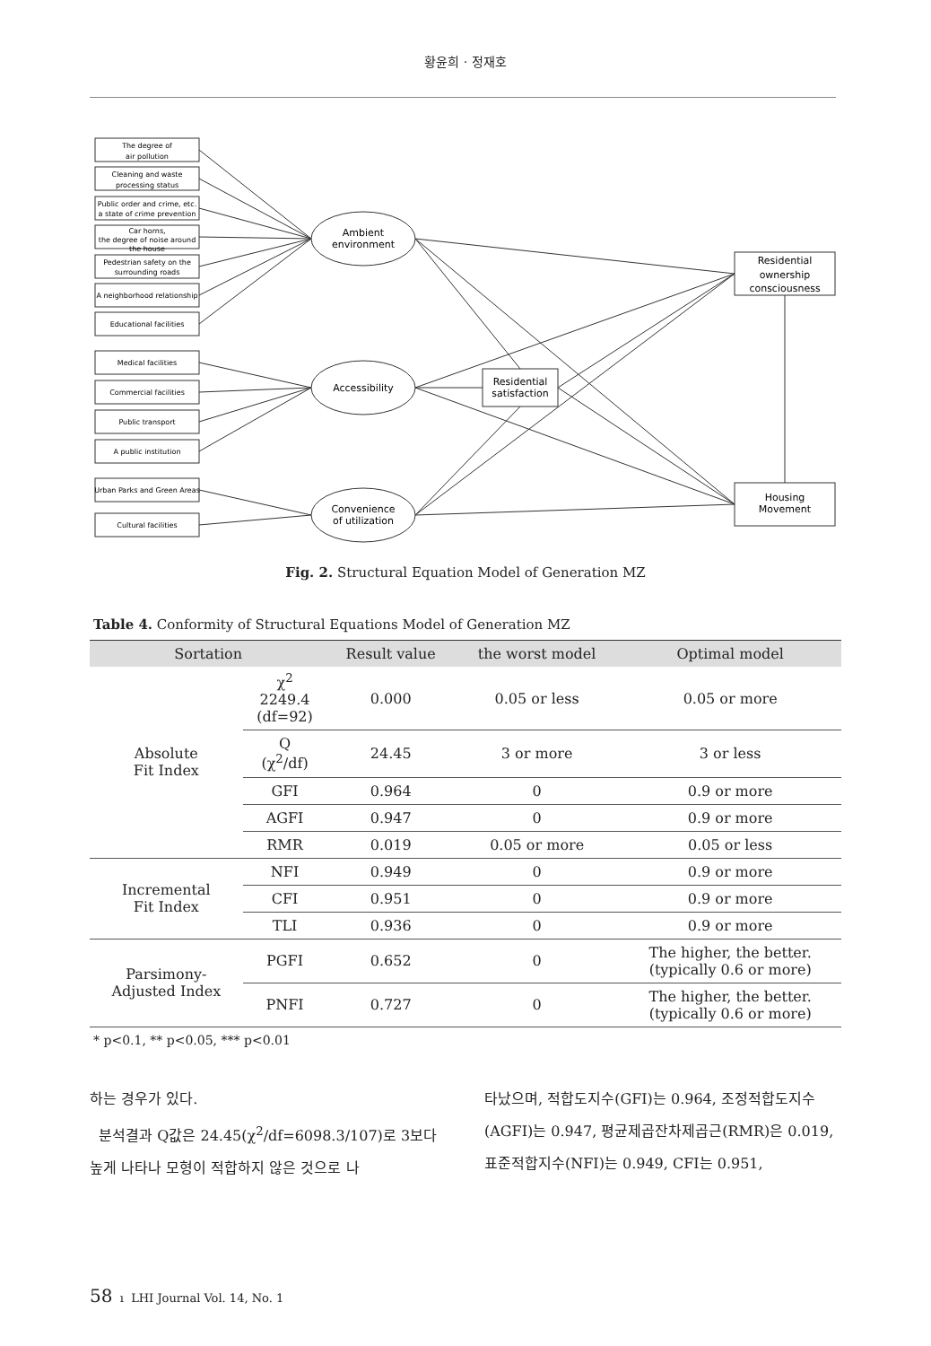황윤희 · 정재호
The degree of
air pollution
Cleaning and waste
processing status
Public order and crime, etc.
a state of crime prevention
Car horns,
the degree of noise around
the house
Pedestrian safety on the
surrounding roads
A neighborhood relationship
Educational facilities
Medical facilities
Commercial facilities
Public transport
A public institution
Urban Parks and Green Areas
Cultural facilities
Ambient
environment
Accessibility
Convenience
of utilization
Residential
satisfaction
Residential
ownership
consciousness
Housing
Movement
Fig. 2. Structural Equation Model of Generation MZ
Table 4. Conformity of Structural Equations Model of Generation MZ
| Sortation | | Result value | the worst model | Optimal model |
| --- | --- | --- | --- | --- |
| Absolute Fit Index | χ<sup>2</sup> 2249.4 (df=92) | 0.000 | 0.05 or less | 0.05 or more |
| | Q (χ<sup>2</sup>/df) | 24.45 | 3 or more | 3 or less |
| | GFI | 0.964 | 0 | 0.9 or more |
| | AGFI | 0.947 | 0 | 0.9 or more |
| | RMR | 0.019 | 0.05 or more | 0.05 or less |
| Incremental Fit Index | NFI | 0.949 | 0 | 0.9 or more |
| | CFI | 0.951 | 0 | 0.9 or more |
| | TLI | 0.936 | 0 | 0.9 or more |
| Parsimony- Adjusted Index | PGFI | 0.652 | 0 | The higher, the better. (typically 0.6 or more) |
| | PNFI | 0.727 | 0 | The higher, the better. (typically 0.6 or more) |
* p<0.1, ** p<0.05, *** p<0.01
하는 경우가 있다.
분석결과 Q값은 24.45(χ<sup>2</sup>/df=6098.3/107)로 3보다 높게 나타나 모형이 적합하지 않은 것으로 나
타났으며, 적합도지수(GFI)는 0.964, 조정적합도지수(AGFI)는 0.947, 평균제곱잔차제곱근(RMR)은 0.019, 표준적합지수(NFI)는 0.949, CFI는 0.951,
58 ı LHI Journal Vol. 14, No. 1